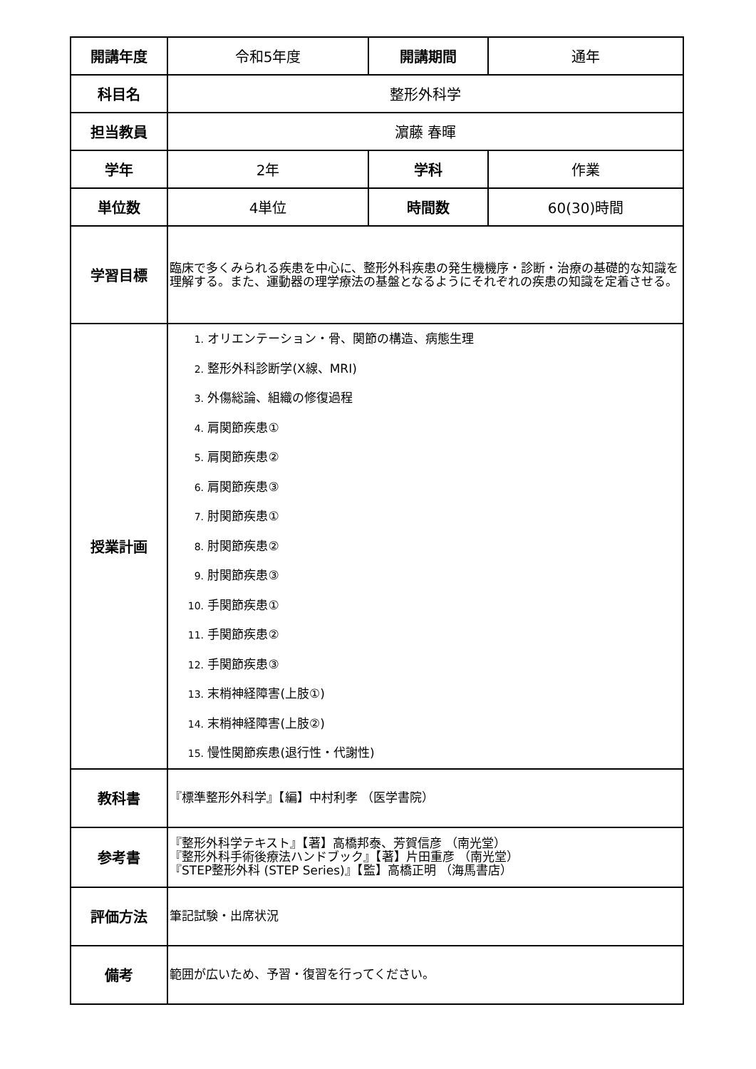| 開講年度 | 令和5年度 | 開講期間 | 通年 |
| 科目名 | 整形外科学 | | |
| 担当教員 | 濵藤 春暉 | | |
| 学年 | 2年 | 学科 | 作業 |
| 単位数 | 4単位 | 時間数 | 60(30)時間 |
| 学習目標 | 臨床で多くみられる疾患を中心に、整形外科疾患の発生機機序・診断・治療の基礎的な知識を理解する。また、運動器の理学療法の基盤となるようにそれぞれの疾患の知識を定着させる。 | | |
| 授業計画 | 1. オリエンテーション・骨、関節の構造、病態生理 2. 整形外科診断学(X線、MRI) 3. 外傷総論、組織の修復過程 4. 肩関節疾患① 5. 肩関節疾患② 6. 肩関節疾患③ 7. 肘関節疾患① 8. 肘関節疾患② 9. 肘関節疾患③ 10. 手関節疾患① 11. 手関節疾患② 12. 手関節疾患③ 13. 末梢神経障害(上肢①) 14. 末梢神経障害(上肢②) 15. 慢性関節疾患(退行性・代謝性) | | |
| 教科書 | 『標準整形外科学』【編】中村利孝 （医学書院） | | |
| 参考書 | 『整形外科学テキスト』【著】高橋邦泰、芳賀信彦 （南光堂） 『整形外科手術後療法ハンドブック』【著】片田重彦 （南光堂） 『STEP整形外科 (STEP Series)』【監】高橋正明 （海馬書店） | | |
| 評価方法 | 筆記試験・出席状況 | | |
| 備考 | 範囲が広いため、予習・復習を行ってください。 | | |